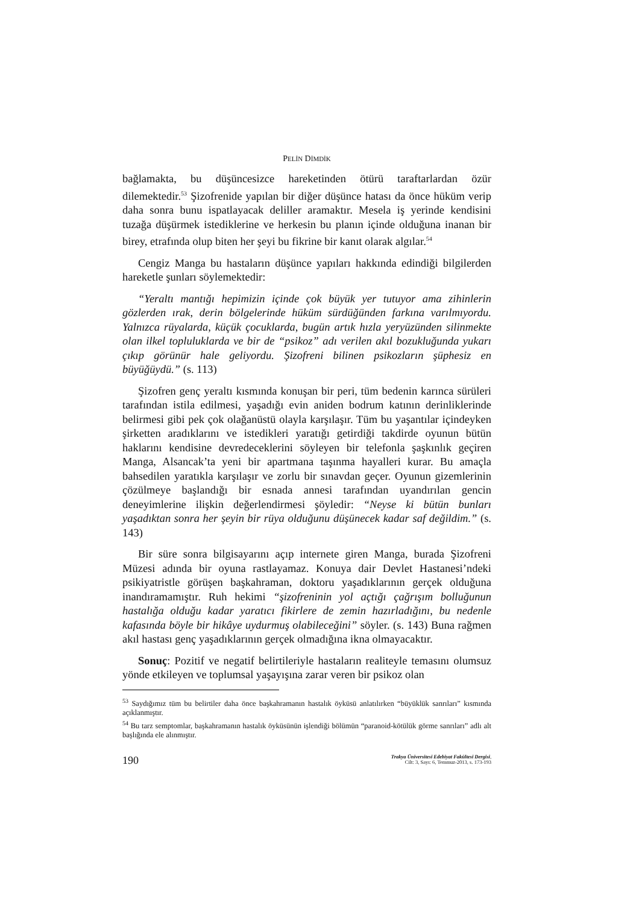PELİN DİMDİK
bağlamakta, bu düşüncesizce hareketinden ötürü taraftarlardan özür dilemektedir.<sup>53</sup> Şizofrenide yapılan bir diğer düşünce hatası da önce hüküm verip daha sonra bunu ispatlayacak deliller aramaktır. Mesela iş yerinde kendisini tuzağa düşürmek istediklerine ve herkesin bu planın içinde olduğuna inanan bir birey, etrafında olup biten her şeyi bu fikrine bir kanıt olarak algılar.<sup>54</sup>
Cengiz Manga bu hastaların düşünce yapıları hakkında edindiği bilgilerden hareketle şunları söylemektedir:
“Yeraltı mantığı hepimizin içinde çok büyük yer tutuyor ama zihinlerin gözlerden ırak, derin bölgelerinde hüküm sürdüğünden farkına varılmıyordu. Yalnızca rüyalarda, küçük çocuklarda, bugün artık hızla yeryüzünden silinmekte olan ilkel topluluklarda ve bir de “psikoz” adı verilen akıl bozukluğunda yukarı çıkıp görünür hale geliyordu. Şizofreni bilinen psikozların şüphesiz en büyüğüydü.” (s. 113)
Şizofren genç yeraltı kısmında konuşan bir peri, tüm bedenin karınca sürüleri tarafından istila edilmesi, yaşadığı evin aniden bodrum katının derinliklerinde belirmesi gibi pek çok olağanüstü olayla karşılaşır. Tüm bu yaşantılar içindeyken şirketten aradıklarını ve istedikleri yaratığı getirdiği takdirde oyunun bütün haklarını kendisine devredeceklerini söyleyen bir telefonla şaşkınlık geçiren Manga, Alsancak’ta yeni bir apartmana taşınma hayalleri kurar. Bu amaçla bahsedilen yaratıkla karşılaşır ve zorlu bir sınavdan geçer. Oyunun gizemlerinin çözülmeye başlandığı bir esnada annesi tarafından uyandırılan gencin deneyimlerine ilişkin değerlendirmesi şöyledir: “Neyse ki bütün bunları yaşadıktan sonra her şeyin bir rüya olduğunu düşünecek kadar saf değildim.” (s. 143)
Bir süre sonra bilgisayarını açıp internete giren Manga, burada Şizofreni Müzesi adında bir oyuna rastlayamaz. Konuya dair Devlet Hastanesi’ndeki psikiyatristle görüşen başkahraman, doktoru yaşadıklarının gerçek olduğuna inandıramamıştır. Ruh hekimi “şizofreninin yol açtığı çağrışım bolluğunun hastalığa olduğu kadar yaratıcı fikirlere de zemin hazırladığını, bu nedenle kafasında böyle bir hikâye uydurmuş olabileceğini” söyler. (s. 143) Buna rağmen akıl hastası genç yaşadıklarının gerçek olmadığına ikna olmayacaktır.
Sonuç: Pozitif ve negatif belirtileriyle hastaların realiteyle temasını olumsuz yönde etkileyen ve toplumsal yaşayışına zarar veren bir psikoz olan
<sup>53</sup> Saydığımız tüm bu belirtiler daha önce başkahramanın hastalık öyküsü anlatılırken “büyüklük sanrıları” kısmında açıklanmıştır.
<sup>54</sup> Bu tarz semptomlar, başkahramanın hastalık öyküsünün işlendiği bölümün “paranoid-kötülük görme sanrıları” adlı alt başlığında ele alınmıştır.
190
Trakya Üniversitesi Edebiyat Fakültesi Dergisi,
Cilt: 3, Sayı: 6, Temmuz-2013, s. 173-193